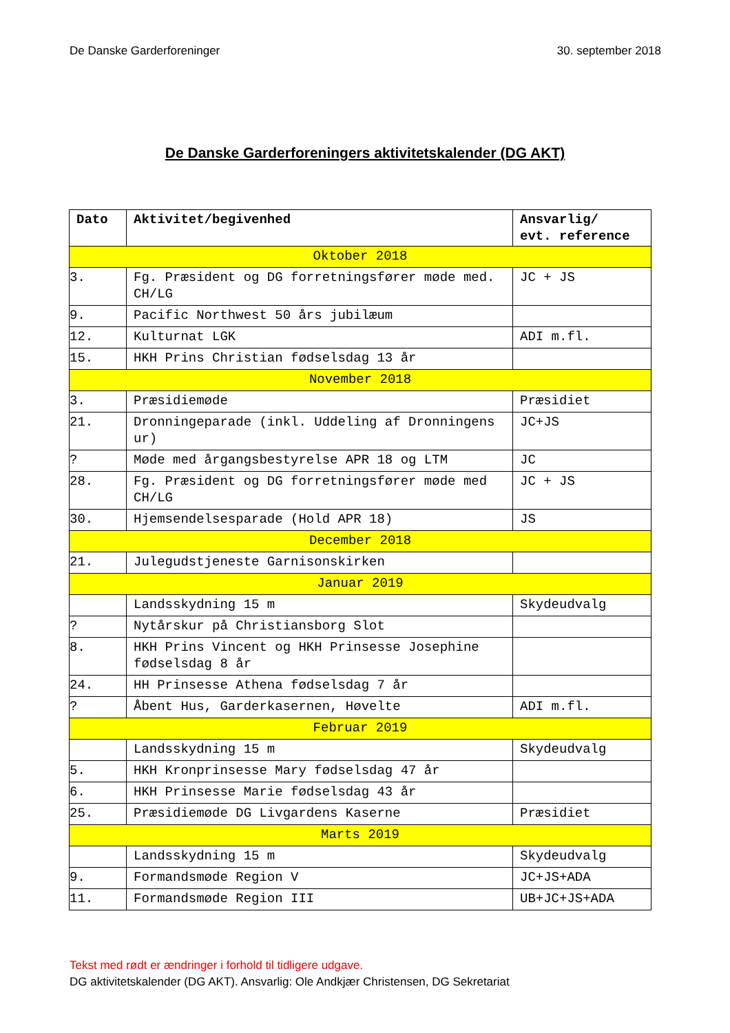De Danske Garderforeninger 30. september 2018
De Danske Garderforeningers aktivitetskalender (DG AKT)
| Dato | Aktivitet/begivenhed | Ansvarlig/ evt. reference |
| --- | --- | --- |
| Oktober 2018 | | |
| 3. | Fg. Præsident og DG forretningsfører møde med. CH/LG | JC + JS |
| 9. | Pacific Northwest 50 års jubilæum | |
| 12. | Kulturnat LGK | ADI m.fl. |
| 15. | HKH Prins Christian fødselsdag 13 år | |
| November 2018 | | |
| 3. | Præsidiemøde | Præsidiet |
| 21. | Dronningeparade (inkl. Uddeling af Dronningens ur) | JC+JS |
| ? | Møde med årgangsbestyrelse APR 18 og LTM | JC |
| 28. | Fg. Præsident og DG forretningsfører møde med CH/LG | JC + JS |
| 30. | Hjemsendelsesparade (Hold APR 18) | JS |
| December 2018 | | |
| 21. | Julegudstjeneste Garnisonskirken | |
| Januar 2019 | | |
| | Landsskydning 15 m | Skydeudvalg |
| ? | Nytårskur på Christiansborg Slot | |
| 8. | HKH Prins Vincent og HKH Prinsesse Josephine fødselsdag 8 år | |
| 24. | HH Prinsesse Athena fødselsdag 7 år | |
| ? | Åbent Hus, Garderkasernen, Høvelte | ADI m.fl. |
| Februar 2019 | | |
| | Landsskydning 15 m | Skydeudvalg |
| 5. | HKH Kronprinsesse Mary fødselsdag 47 år | |
| 6. | HKH Prinsesse Marie fødselsdag 43 år | |
| 25. | Præsidiemøde DG Livgardens Kaserne | Præsidiet |
| Marts 2019 | | |
| | Landsskydning 15 m | Skydeudvalg |
| 9. | Formandsmøde Region V | JC+JS+ADA |
| 11. | Formandsmøde Region III | UB+JC+JS+ADA |
Tekst med rødt er ændringer i forhold til tidligere udgave.
DG aktivitetskalender (DG AKT). Ansvarlig: Ole Andkjær Christensen, DG Sekretariat